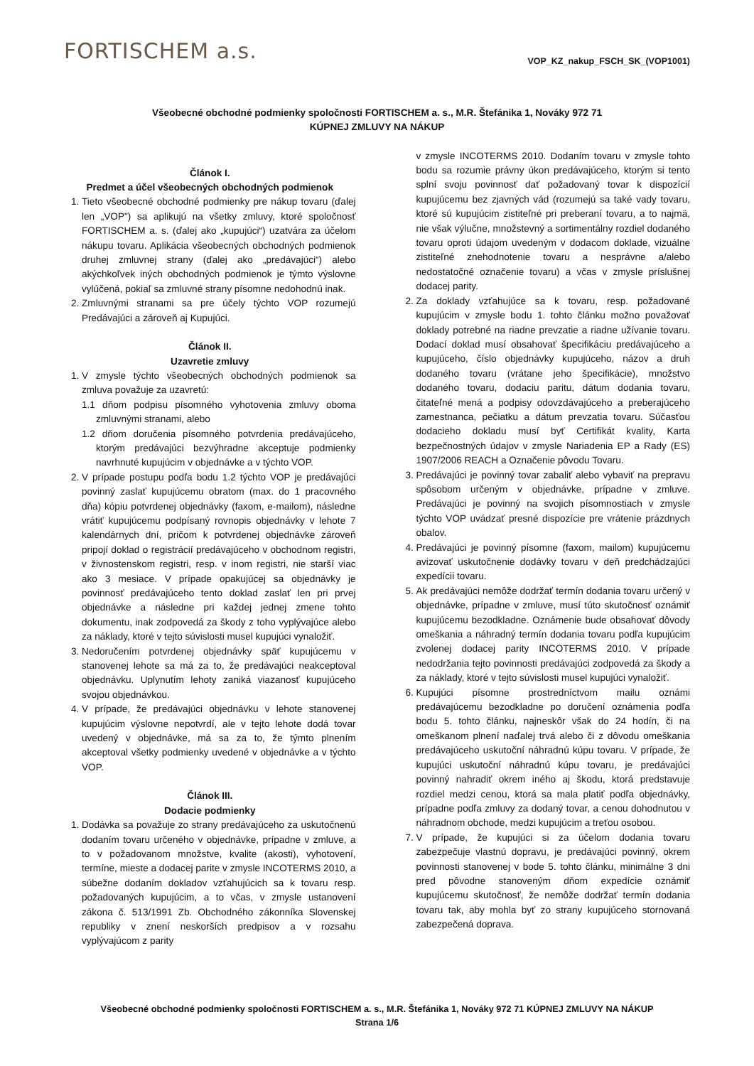FORTISCHEM a.s.
VOP_KZ_nakup_FSCH_SK_(VOP1001)
Všeobecné obchodné podmienky spoločnosti FORTISCHEM a. s., M.R. Štefánika 1, Nováky 972 71
KÚPNEJ ZMLUVY NA NÁKUP
Článok I.
Predmet a účel všeobecných obchodných podmienok
1. Tieto všeobecné obchodné podmienky pre nákup tovaru (ďalej len „VOP") sa aplikujú na všetky zmluvy, ktoré spoločnosť FORTISCHEM a. s. (ďalej ako „kupujúci“) uzatvára za účelom nákupu tovaru. Aplikácia všeobecných obchodných podmienok druhej zmluvnej strany (ďalej ako „predávajúci“) alebo akýchkoľvek iných obchodných podmienok je týmto výslovne vylúčená, pokiaľ sa zmluvné strany písomne nedohodnú inak.
2. Zmluvnými stranami sa pre účely týchto VOP rozumejú Predávajúci a zároveň aj Kupujúci.
Článok II.
Uzavretie zmluvy
1. V zmysle týchto všeobecných obchodných podmienok sa zmluva považuje za uzavretú:
1.1 dňom podpisu písomného vyhotovenia zmluvy oboma zmluvnými stranami, alebo
1.2 dňom doručenia písomného potvrdenia predávajúceho, ktorým predávajúci bezvýhradne akceptuje podmienky navrhnuté kupujúcim v objednávke a v týchto VOP.
2. V prípade postupu podľa bodu 1.2 týchto VOP je predávajúci povinný zaslať kupujúcemu obratom (max. do 1 pracovného dňa) kópiu potvrdenej objednávky (faxom, e-mailom), následne vrátiť kupujúcemu podpísaný rovnopis objednávky v lehote 7 kalendárnych dní, pričom k potvrdenej objednávke zároveň pripojí doklad o registrácií predávajúceho v obchodnom registri, v živnostenskom registri, resp. v inom registri, nie starší viac ako 3 mesiace. V prípade opakujúcej sa objednávky je povinnosť predávajúceho tento doklad zaslať len pri prvej objednávke a následne pri každej jednej zmene tohto dokumentu, inak zodpovedá za škody z toho vyplývajúce alebo za náklady, ktoré v tejto súvislosti musel kupujúci vynaložiť.
3. Nedoručením potvrdenej objednávky späť kupujúcemu v stanovenej lehote sa má za to, že predávajúci neakceptoval objednávku. Uplynutím lehoty zaniká viazanosť kupujúceho svojou objednávkou.
4. V prípade, že predávajúci objednávku v lehote stanovenej kupujúcim výslovne nepotvrdí, ale v tejto lehote dodá tovar uvedený v objednávke, má sa za to, že týmto plnením akceptoval všetky podmienky uvedené v objednávke a v týchto VOP.
Článok III.
Dodacie podmienky
1. Dodávka sa považuje zo strany predávajúceho za uskutočnenú dodaním tovaru určeného v objednávke, prípadne v zmluve, a to v požadovanom množstve, kvalite (akosti), vyhotovení, termíne, mieste a dodacej parite v zmysle INCOTERMS 2010, a súbežne dodaním dokladov vzťahujúcich sa k tovaru resp. požadovaných kupujúcim, a to včas, v zmysle ustanovení zákona č. 513/1991 Zb. Obchodného zákonníka Slovenskej republiky v znení neskorších predpisov a v rozsahu vyplývajúcom z parity
v zmysle INCOTERMS 2010. Dodaním tovaru v zmysle tohto bodu sa rozumie právny úkon predávajúceho, ktorým si tento splní svoju povinnosť dať požadovaný tovar k dispozícií kupujúcemu bez zjavných vád (rozumejú sa také vady tovaru, ktoré sú kupujúcim zistiteľné pri preberaní tovaru, a to najmä, nie však výlučne, množstevný a sortimentálny rozdiel dodaného tovaru oproti údajom uvedeným v dodacom doklade, vizuálne zistiteľné znehodnotenie tovaru a nesprávne a/alebo nedostatočné označenie tovaru) a včas v zmysle príslušnej dodacej parity.
2. Za doklady vzťahujúce sa k tovaru, resp. požadované kupujúcim v zmysle bodu 1. tohto článku možno považovať doklady potrebné na riadne prevzatie a riadne užívanie tovaru. Dodací doklad musí obsahovať špecifikáciu predávajúceho a kupujúceho, číslo objednávky kupujúceho, názov a druh dodaného tovaru (vrátane jeho špecifikácie), množstvo dodaného tovaru, dodaciu paritu, dátum dodania tovaru, čitateľné mená a podpisy odovzdávajúceho a preberajúceho zamestnanca, pečiatku a dátum prevzatia tovaru. Súčasťou dodacieho dokladu musí byť Certifikát kvality, Karta bezpečnostných údajov v zmysle Nariadenia EP a Rady (ES) 1907/2006 REACH a Označenie pôvodu Tovaru.
3. Predávajúci je povinný tovar zabaliť alebo vybaviť na prepravu spôsobom určeným v objednávke, prípadne v zmluve. Predávajúci je povinný na svojich písomnostiach v zmysle týchto VOP uvádzať presné dispozície pre vrátenie prázdnych obalov.
4. Predávajúci je povinný písomne (faxom, mailom) kupujúcemu avizovať uskutočnenie dodávky tovaru v deň predchádzajúci expedícii tovaru.
5. Ak predávajúci nemôže dodržať termín dodania tovaru určený v objednávke, prípadne v zmluve, musí túto skutočnosť oznámiť kupujúcemu bezodkladne. Oznámenie bude obsahovať dôvody omeškania a náhradný termín dodania tovaru podľa kupujúcim zvolenej dodacej parity INCOTERMS 2010. V prípade nedodržania tejto povinnosti predávajúci zodpovedá za škody a za náklady, ktoré v tejto súvislosti musel kupujúci vynaložiť.
6. Kupujúci písomne prostredníctvom mailu oznámi predávajúcemu bezodkladne po doručení oznámenia podľa bodu 5. tohto článku, najneskôr však do 24 hodín, či na omeškanom plnení naďalej trvá alebo či z dôvodu omeškania predávajúceho uskutoční náhradnú kúpu tovaru. V prípade, že kupujúci uskutoční náhradnú kúpu tovaru, je predávajúci povinný nahradiť okrem iného aj škodu, ktorá predstavuje rozdiel medzi cenou, ktorá sa mala platiť podľa objednávky, prípadne podľa zmluvy za dodaný tovar, a cenou dohodnutou v náhradnom obchode, medzi kupujúcim a treťou osobou.
7. V prípade, že kupujúci si za účelom dodania tovaru zabezpečuje vlastnú dopravu, je predávajúci povinný, okrem povinnosti stanovenej v bode 5. tohto článku, minimálne 3 dni pred pôvodne stanoveným dňom expedície oznámiť kupujúcemu skutočnosť, že nemôže dodržať termín dodania tovaru tak, aby mohla byť zo strany kupujúceho stornovaná zabezpečená doprava.
Všeobecné obchodné podmienky spoločnosti FORTISCHEM a. s., M.R. Štefánika 1, Nováky 972 71 KÚPNEJ ZMLUVY NA NÁKUP
Strana 1/6